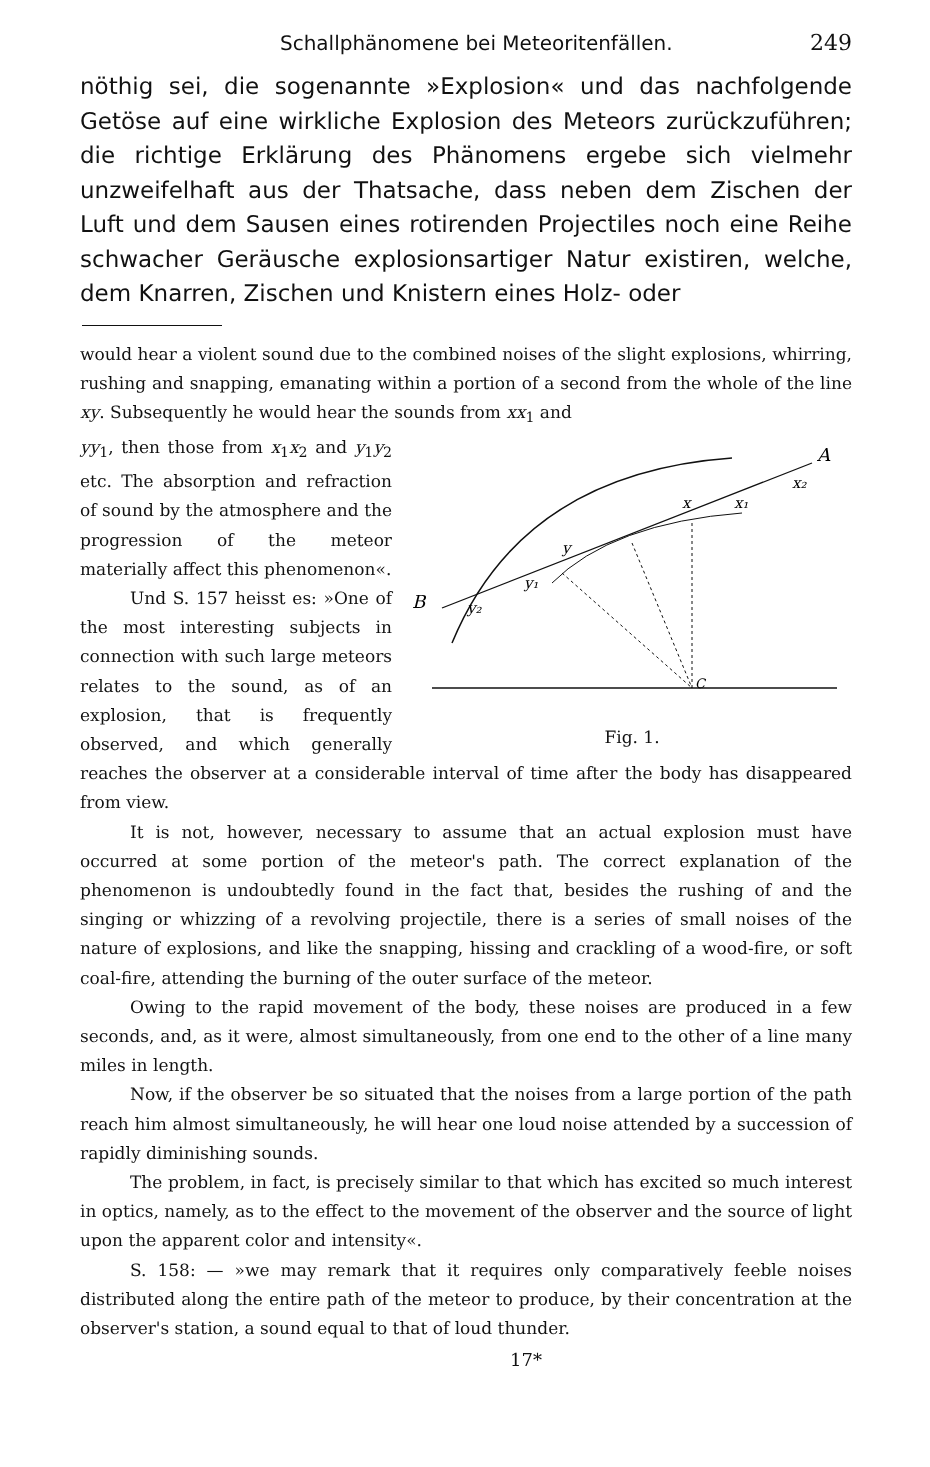Schallphänomene bei Meteoritenfällen. 249
nöthig sei, die sogenannte »Explosion« und das nachfolgende Getöse auf eine wirkliche Explosion des Meteors zurückzuführen; die richtige Erklärung des Phänomens ergebe sich vielmehr unzweifelhaft aus der Thatsache, dass neben dem Zischen der Luft und dem Sausen eines rotirenden Projectiles noch eine Reihe schwacher Geräusche explosionsartiger Natur existiren, welche, dem Knarren, Zischen und Knistern eines Holz- oder
would hear a violent sound due to the combined noises of the slight explosions, whirring, rushing and snapping, emanating within a portion of a second from the whole of the line xy. Subsequently he would hear the sounds from xx<sub>1</sub> and
A
B
x₂
x₁
x
y
y₁
y₂
C
Fig. 1.
yy<sub>1</sub>, then those from x<sub>1</sub>x<sub>2</sub> and y<sub>1</sub>y<sub>2</sub> etc. The absorption and refraction of sound by the atmosphere and the progression of the meteor materially affect this phenomenon«.
Und S. 157 heisst es: »One of the most interesting subjects in connection with such large meteors relates to the sound, as of an explosion, that is frequently observed, and which generally reaches the observer at a considerable interval of time after the body has disappeared from view.
It is not, however, necessary to assume that an actual explosion must have occurred at some portion of the meteor's path. The correct explanation of the phenomenon is undoubtedly found in the fact that, besides the rushing of and the singing or whizzing of a revolving projectile, there is a series of small noises of the nature of explosions, and like the snapping, hissing and crackling of a wood-fire, or soft coal-fire, attending the burning of the outer surface of the meteor.
Owing to the rapid movement of the body, these noises are produced in a few seconds, and, as it were, almost simultaneously, from one end to the other of a line many miles in length.
Now, if the observer be so situated that the noises from a large portion of the path reach him almost simultaneously, he will hear one loud noise attended by a succession of rapidly diminishing sounds.
The problem, in fact, is precisely similar to that which has excited so much interest in optics, namely, as to the effect to the movement of the observer and the source of light upon the apparent color and intensity«.
S. 158: — »we may remark that it requires only comparatively feeble noises distributed along the entire path of the meteor to produce, by their concentration at the observer's station, a sound equal to that of loud thunder.
17*